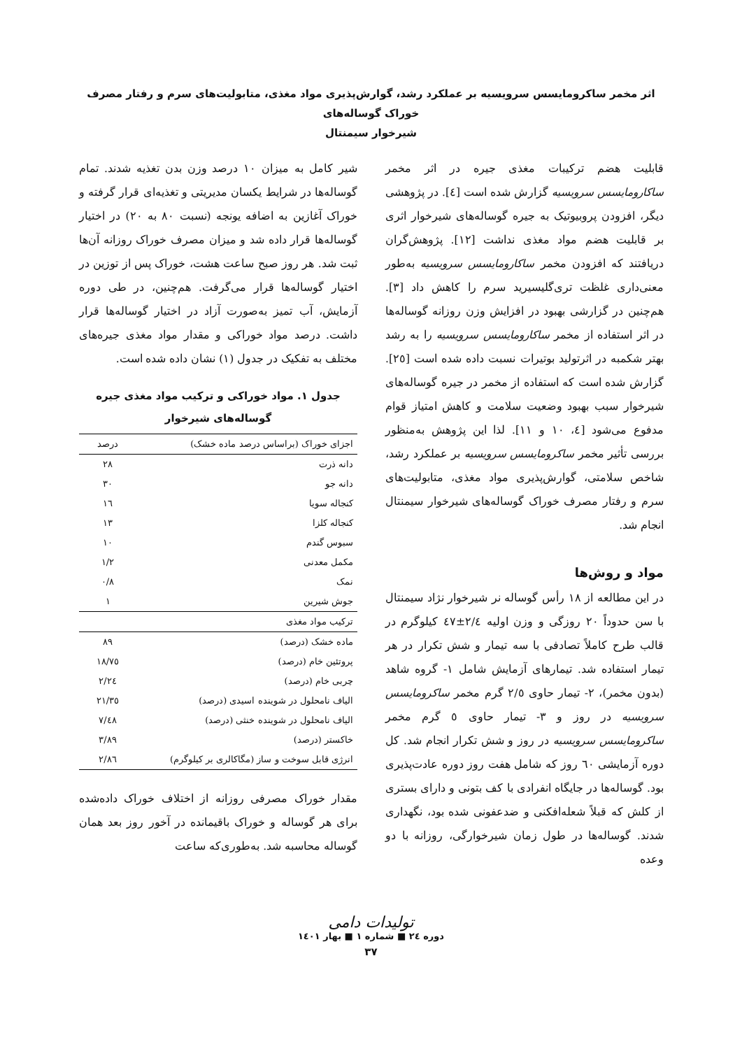اثر مخمر ساکرومایسس سرویسیه بر عملکرد رشد، گوارش‌پذیری مواد مغذی، متابولیت‌های سرم و رفتار مصرف خوراک گوساله‌های
شیرخوار سیمنتال
قابلیت هضم ترکیبات مغذی جیره در اثر مخمر ساکارومایسس سرویسیه گزارش شده است [٤]. در پژوهشی دیگر، افزودن پروبیوتیک به جیره گوساله‌های شیرخوار اثری بر قابلیت هضم مواد مغذی نداشت [١٢]. پژوهش‌گران دریافتند که افزودن مخمر ساکارومایسس سرویسیه به‌طور معنی‌داری غلظت تری‌گلیسیرید سرم را کاهش داد [٣]. هم‌چنین در گزارشی بهبود در افزایش وزن روزانه گوساله‌ها در اثر استفاده از مخمر ساکارومایسس سرویسیه را به رشد بهتر شکمبه در اثرتولید بوتیرات نسبت داده شده است [٢٥]. گزارش شده است که استفاده از مخمر در جیره گوساله‌های شیرخوار سبب بهبود وضعیت سلامت و کاهش امتیاز قوام مدفوع می‌شود [٤، ١٠ و ١١]. لذا این پژوهش به‌منظور بررسی تأثیر مخمر ساکرومایسس سرویسیه بر عملکرد رشد، شاخص سلامتی، گوارش‌پذیری مواد مغذی، متابولیت‌های سرم و رفتار مصرف خوراک گوساله‌های شیرخوار سیمنتال انجام شد.
مواد و روش‌ها
در این مطالعه از ١٨ رأس گوساله نر شیرخوار نژاد سیمنتال با سن حدوداً ٢٠ روزگی و وزن اولیه ٢/٤±٤٧ کیلوگرم در قالب طرح کاملاً تصادفی با سه تیمار و شش تکرار در هر تیمار استفاده شد. تیمارهای آزمایش شامل ١- گروه شاهد (بدون مخمر)، ٢- تیمار حاوی ٢/٥ گرم مخمر ساکرومایسس سرویسیه در روز و ٣- تیمار حاوی ٥ گرم مخمر ساکرومایسس سرویسیه در روز و شش تکرار انجام شد. کل دوره آزمایشی ٦٠ روز که شامل هفت روز دوره عادت‌پذیری بود. گوساله‌ها در جایگاه انفرادی با کف بتونی و دارای بستری از کلش که قبلاً شعله‌افکنی و ضدعفونی شده بود، نگهداری شدند. گوساله‌ها در طول زمان شیرخوارگی، روزانه با دو وعده
شیر کامل به میزان ١٠ درصد وزن بدن تغذیه شدند. تمام گوساله‌ها در شرایط یکسان مدیریتی و تغذیه‌ای قرار گرفته و خوراک آغازین به اضافه یونجه (نسبت ٨٠ به ٢٠) در اختیار گوساله‌ها قرار داده شد و میزان مصرف خوراک روزانه آن‌ها ثبت شد. هر روز صبح ساعت هشت، خوراک پس از توزین در اختیار گوساله‌ها قرار می‌گرفت. هم‌چنین، در طی دوره آزمایش، آب تمیز به‌صورت آزاد در اختیار گوساله‌ها قرار داشت. درصد مواد خوراکی و مقدار مواد مغذی جیره‌های مختلف به تفکیک در جدول (١) نشان داده شده است.
جدول ١. مواد خوراکی و ترکیب مواد مغذی جیره
گوساله‌های شیرخوار
| اجزای خوراک (براساس درصد ماده خشک) | درصد |
| --- | --- |
| دانه ذرت | ٢٨ |
| دانه جو | ٣٠ |
| کنجاله سویا | ١٦ |
| کنجاله کلزا | ١٣ |
| سبوس گندم | ١٠ |
| مکمل معدنی | ١/٢ |
| نمک | ٠/٨ |
| جوش شیرین | ١ |
| ترکیب مواد مغذی | |
| ماده خشک (درصد) | ٨٩ |
| پروتئین خام (درصد) | ١٨/٧٥ |
| چربی خام (درصد) | ٢/٢٤ |
| الیاف نامحلول در شوینده اسیدی (درصد) | ٢١/٣٥ |
| الیاف نامحلول در شوینده خنثی (درصد) | ٧/٤٨ |
| خاکستر (درصد) | ٣/٨٩ |
| انرژی قابل سوخت و ساز (مگاکالری بر کیلوگرم) | ٢/٨٦ |
مقدار خوراک مصرفی روزانه از اختلاف خوراک داده‌شده برای هر گوساله و خوراک باقیمانده در آخور روز بعد همان گوساله محاسبه شد. به‌طوری‌که ساعت
تولیدات دامی
دوره ٢٤ ■ شماره ١ ■ بهار ١٤٠١
٣٧